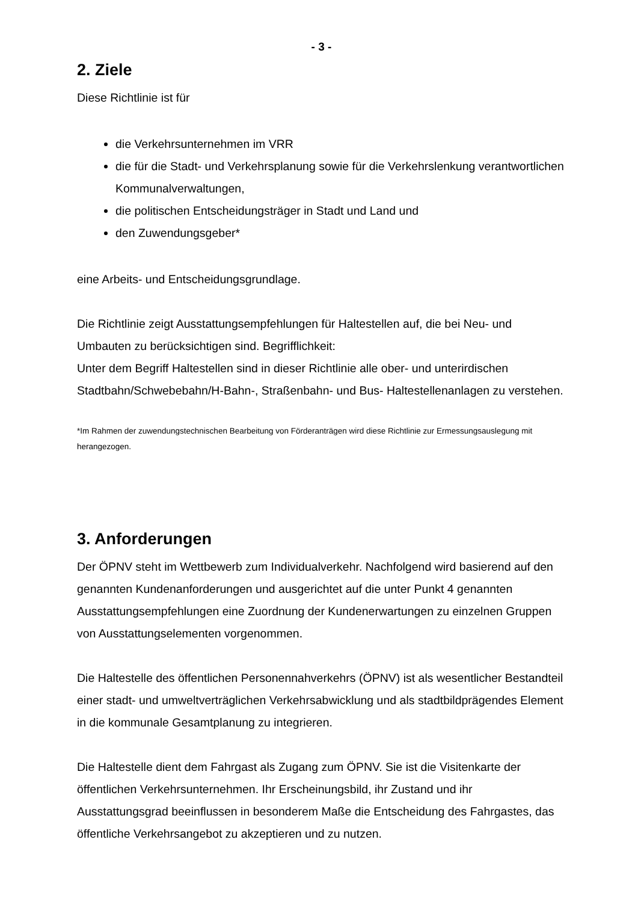- 3 -
2. Ziele
Diese Richtlinie ist für
die Verkehrsunternehmen im VRR
die für die Stadt- und Verkehrsplanung sowie für die Verkehrslenkung verant­wortlichen Kommunalverwaltungen,
die politischen Entscheidungsträger in Stadt und Land und
den Zuwendungsgeber*
eine Arbeits- und Entscheidungsgrundlage.
Die Richtlinie zeigt Ausstattungsempfehlungen für Haltestellen auf, die bei Neu- und Umbauten zu berücksichtigen sind. Begrifflichkeit:
Unter dem Begriff Haltestellen sind in dieser Richtlinie alle ober- und unterirdischen Stadtbahn/Schwebebahn/H-Bahn-, Straßenbahn- und Bus- Haltestellenanlagen zu verstehen.
*Im Rahmen der zuwendungstechnischen Bearbeitung von Förderanträgen wird diese Richtlinie zur Ermes­sungsauslegung mit herangezogen.
3. Anforderungen
Der ÖPNV steht im Wettbewerb zum Individualverkehr. Nachfolgend wird basierend auf den genannten Kundenanforderungen und ausgerichtet auf die unter Punkt 4 genannten Ausstattungsempfehlungen eine Zuordnung der Kundenerwartungen zu einzelnen Gruppen von Ausstattungselementen vorgenommen.
Die Haltestelle des öffentlichen Personennahverkehrs (ÖPNV) ist als wesentlicher Bestandteil einer stadt- und umweltverträglichen Verkehrsabwicklung und als stadt­bildprägendes Element in die kommunale Gesamtplanung zu integrieren.
Die Haltestelle dient dem Fahrgast als Zugang zum ÖPNV. Sie ist die Visitenkarte der öffentlichen Verkehrsunternehmen. Ihr Erscheinungsbild, ihr Zustand und ihr Ausstattungsgrad beeinflussen in besonderem Maße die Entscheidung des Fahrgas­tes, das öffentliche Verkehrsangebot zu akzeptieren und zu nutzen.